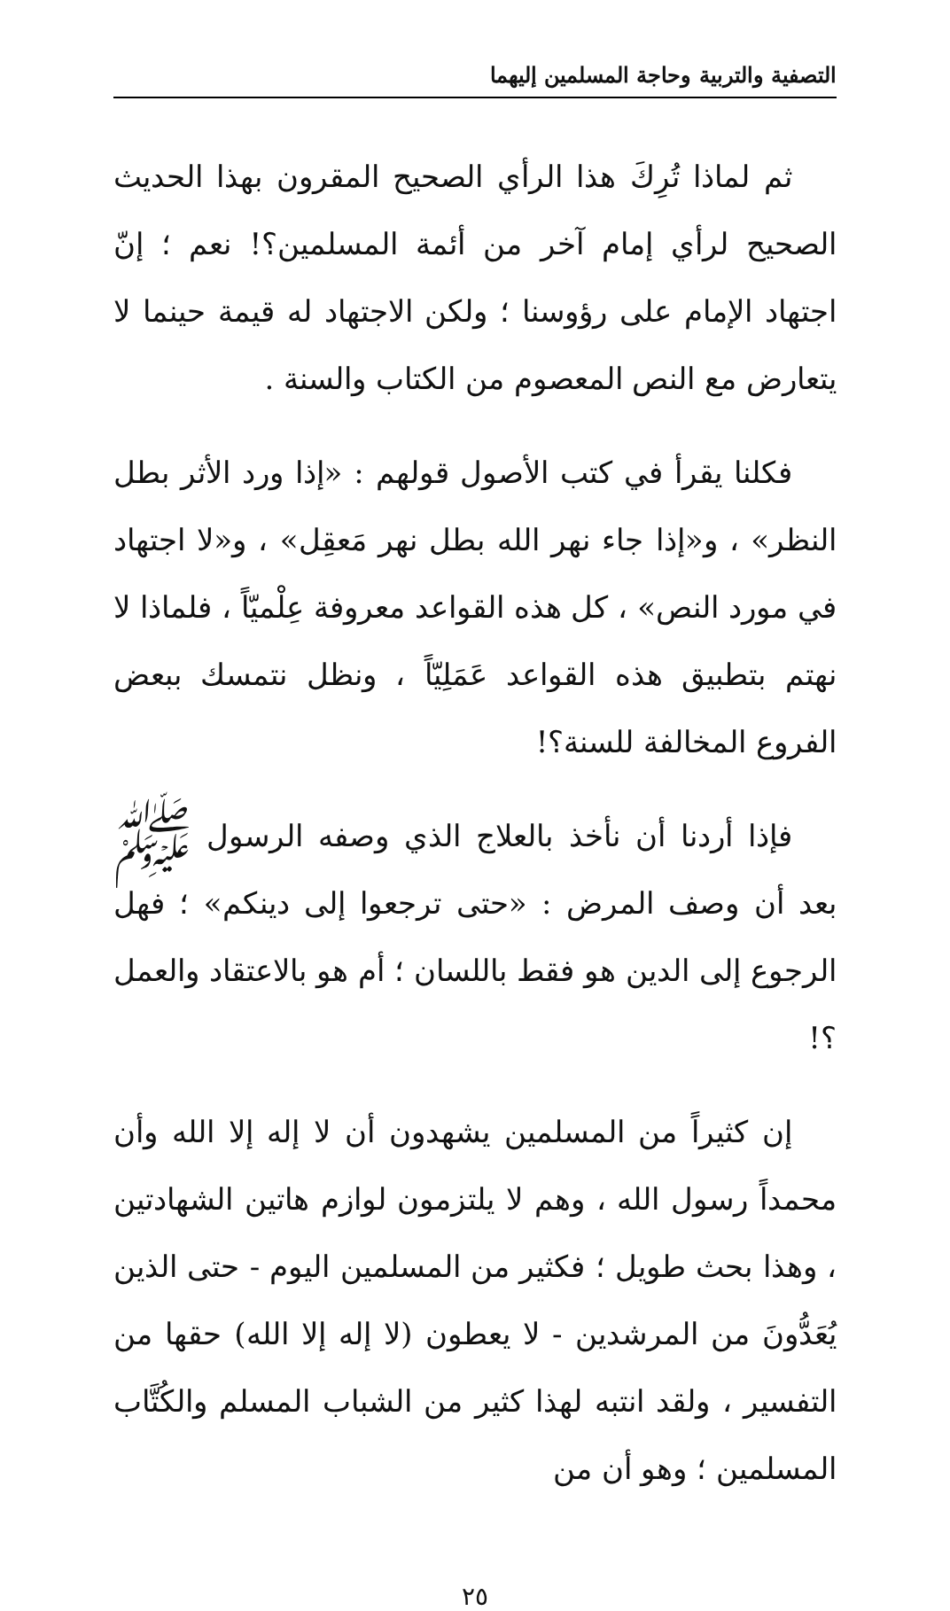التصفية والتربية وحاجة المسلمين إليهما
ثم لماذا تُرِكَ هذا الرأي الصحيح المقرون بهذا الحديث الصحيح لرأي إمام آخر من أئمة المسلمين؟! نعم ؛ إنّ اجتهاد الإمام على رؤوسنا ؛ ولكن الاجتهاد له قيمة حينما لا يتعارض مع النص المعصوم من الكتاب والسنة .
فكلنا يقرأ في كتب الأصول قولهم : «إذا ورد الأثر بطل النظر» ، و«إذا جاء نهر الله بطل نهر مَعقِل» ، و«لا اجتهاد في مورد النص» ، كل هذه القواعد معروفة عِلْميّاً ، فلماذا لا نهتم بتطبيق هذه القواعد عَمَلِيّاً ، ونظل نتمسك ببعض الفروع المخالفة للسنة؟!
فإذا أردنا أن نأخذ بالعلاج الذي وصفه الرسول ﷺ بعد أن وصف المرض : «حتى ترجعوا إلى دينكم» ؛ فهل الرجوع إلى الدين هو فقط باللسان ؛ أم هو بالاعتقاد والعمل ؟!
إن كثيراً من المسلمين يشهدون أن لا إله إلا الله وأن محمداً رسول الله ، وهم لا يلتزمون لوازم هاتين الشهادتين ، وهذا بحث طويل ؛ فكثير من المسلمين اليوم - حتى الذين يُعَدُّونَ من المرشدين - لا يعطون (لا إله إلا الله) حقها من التفسير ، ولقد انتبه لهذا كثير من الشباب المسلم والكُتَّاب المسلمين ؛ وهو أن من
٢٥